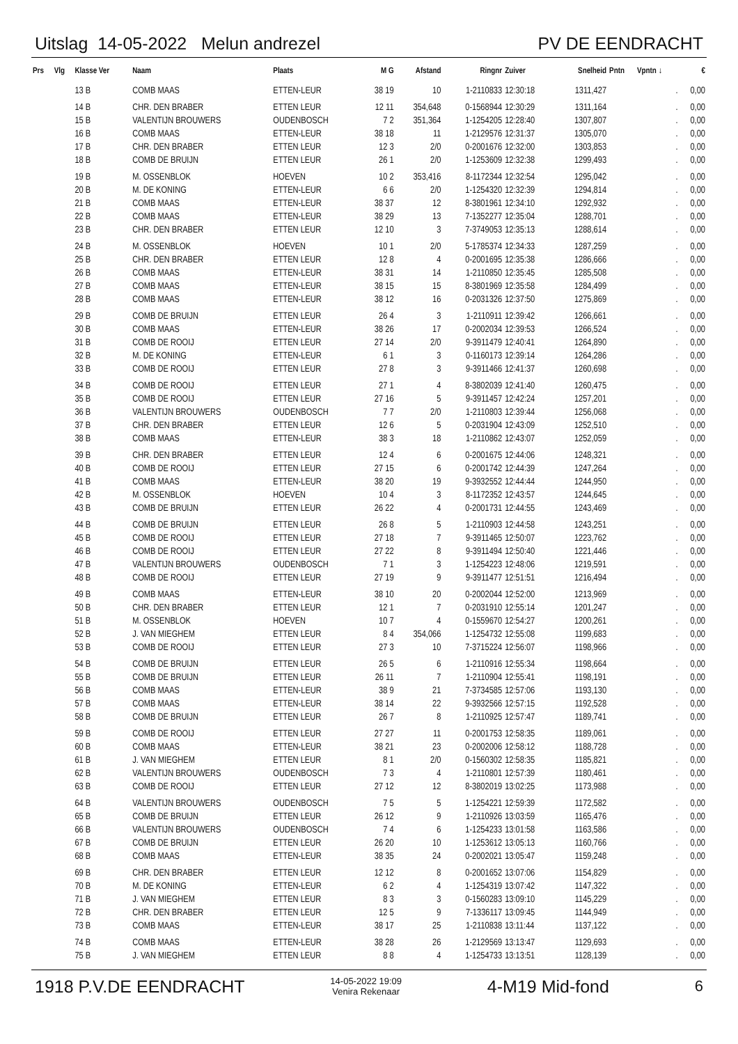Uitslag 14-05-2022 Melun andrezel PV DE EENDRACHT
| Prs | Vlg | Klasse Ver | Naam | Plaats | M G | Afstand | Ringnr | Zuiver | Snelheid | Pntn | Vpntn ↓ | € |
| --- | --- | --- | --- | --- | --- | --- | --- | --- | --- | --- | --- | --- |
| | | 13 B | COMB MAAS | ETTEN-LEUR | 38 19 | 10 | 1-2110833 | 12:30:18 | 1311,427 | | . | 0,00 |
| | | 14 B | CHR. DEN BRABER | ETTEN LEUR | 12 11 | 354,648 | 0-1568944 | 12:30:29 | 1311,164 | | . | 0,00 |
| | | 15 B | VALENTIJN BROUWERS | OUDENBOSCH | 7 2 | 351,364 | 1-1254205 | 12:28:40 | 1307,807 | | . | 0,00 |
| | | 16 B | COMB MAAS | ETTEN-LEUR | 38 18 | 11 | 1-2129576 | 12:31:37 | 1305,070 | | . | 0,00 |
| | | 17 B | CHR. DEN BRABER | ETTEN LEUR | 12 3 | 2/0 | 0-2001676 | 12:32:00 | 1303,853 | | . | 0,00 |
| | | 18 B | COMB DE BRUIJN | ETTEN LEUR | 26 1 | 2/0 | 1-1253609 | 12:32:38 | 1299,493 | | . | 0,00 |
| | | 19 B | M. OSSENBLOK | HOEVEN | 10 2 | 353,416 | 8-1172344 | 12:32:54 | 1295,042 | | . | 0,00 |
| | | 20 B | M. DE KONING | ETTEN-LEUR | 6 6 | 2/0 | 1-1254320 | 12:32:39 | 1294,814 | | . | 0,00 |
| | | 21 B | COMB MAAS | ETTEN-LEUR | 38 37 | 12 | 8-3801961 | 12:34:10 | 1292,932 | | . | 0,00 |
| | | 22 B | COMB MAAS | ETTEN-LEUR | 38 29 | 13 | 7-1352277 | 12:35:04 | 1288,701 | | . | 0,00 |
| | | 23 B | CHR. DEN BRABER | ETTEN LEUR | 12 10 | 3 | 7-3749053 | 12:35:13 | 1288,614 | | . | 0,00 |
| | | 24 B | M. OSSENBLOK | HOEVEN | 10 1 | 2/0 | 5-1785374 | 12:34:33 | 1287,259 | | . | 0,00 |
| | | 25 B | CHR. DEN BRABER | ETTEN LEUR | 12 8 | 4 | 0-2001695 | 12:35:38 | 1286,666 | | . | 0,00 |
| | | 26 B | COMB MAAS | ETTEN-LEUR | 38 31 | 14 | 1-2110850 | 12:35:45 | 1285,508 | | . | 0,00 |
| | | 27 B | COMB MAAS | ETTEN-LEUR | 38 15 | 15 | 8-3801969 | 12:35:58 | 1284,499 | | . | 0,00 |
| | | 28 B | COMB MAAS | ETTEN-LEUR | 38 12 | 16 | 0-2031326 | 12:37:50 | 1275,869 | | . | 0,00 |
| | | 29 B | COMB DE BRUIJN | ETTEN LEUR | 26 4 | 3 | 1-2110911 | 12:39:42 | 1266,661 | | . | 0,00 |
| | | 30 B | COMB MAAS | ETTEN-LEUR | 38 26 | 17 | 0-2002034 | 12:39:53 | 1266,524 | | . | 0,00 |
| | | 31 B | COMB DE ROOIJ | ETTEN LEUR | 27 14 | 2/0 | 9-3911479 | 12:40:41 | 1264,890 | | . | 0,00 |
| | | 32 B | M. DE KONING | ETTEN-LEUR | 6 1 | 3 | 0-1160173 | 12:39:14 | 1264,286 | | . | 0,00 |
| | | 33 B | COMB DE ROOIJ | ETTEN LEUR | 27 8 | 3 | 9-3911466 | 12:41:37 | 1260,698 | | . | 0,00 |
| | | 34 B | COMB DE ROOIJ | ETTEN LEUR | 27 1 | 4 | 8-3802039 | 12:41:40 | 1260,475 | | . | 0,00 |
| | | 35 B | COMB DE ROOIJ | ETTEN LEUR | 27 16 | 5 | 9-3911457 | 12:42:24 | 1257,201 | | . | 0,00 |
| | | 36 B | VALENTIJN BROUWERS | OUDENBOSCH | 7 7 | 2/0 | 1-2110803 | 12:39:44 | 1256,068 | | . | 0,00 |
| | | 37 B | CHR. DEN BRABER | ETTEN LEUR | 12 6 | 5 | 0-2031904 | 12:43:09 | 1252,510 | | . | 0,00 |
| | | 38 B | COMB MAAS | ETTEN-LEUR | 38 3 | 18 | 1-2110862 | 12:43:07 | 1252,059 | | . | 0,00 |
| | | 39 B | CHR. DEN BRABER | ETTEN LEUR | 12 4 | 6 | 0-2001675 | 12:44:06 | 1248,321 | | . | 0,00 |
| | | 40 B | COMB DE ROOIJ | ETTEN LEUR | 27 15 | 6 | 0-2001742 | 12:44:39 | 1247,264 | | . | 0,00 |
| | | 41 B | COMB MAAS | ETTEN-LEUR | 38 20 | 19 | 9-3932552 | 12:44:44 | 1244,950 | | . | 0,00 |
| | | 42 B | M. OSSENBLOK | HOEVEN | 10 4 | 3 | 8-1172352 | 12:43:57 | 1244,645 | | . | 0,00 |
| | | 43 B | COMB DE BRUIJN | ETTEN LEUR | 26 22 | 4 | 0-2001731 | 12:44:55 | 1243,469 | | . | 0,00 |
| | | 44 B | COMB DE BRUIJN | ETTEN LEUR | 26 8 | 5 | 1-2110903 | 12:44:58 | 1243,251 | | . | 0,00 |
| | | 45 B | COMB DE ROOIJ | ETTEN LEUR | 27 18 | 7 | 9-3911465 | 12:50:07 | 1223,762 | | . | 0,00 |
| | | 46 B | COMB DE ROOIJ | ETTEN LEUR | 27 22 | 8 | 9-3911494 | 12:50:40 | 1221,446 | | . | 0,00 |
| | | 47 B | VALENTIJN BROUWERS | OUDENBOSCH | 7 1 | 3 | 1-1254223 | 12:48:06 | 1219,591 | | . | 0,00 |
| | | 48 B | COMB DE ROOIJ | ETTEN LEUR | 27 19 | 9 | 9-3911477 | 12:51:51 | 1216,494 | | . | 0,00 |
| | | 49 B | COMB MAAS | ETTEN-LEUR | 38 10 | 20 | 0-2002044 | 12:52:00 | 1213,969 | | . | 0,00 |
| | | 50 B | CHR. DEN BRABER | ETTEN LEUR | 12 1 | 7 | 0-2031910 | 12:55:14 | 1201,247 | | . | 0,00 |
| | | 51 B | M. OSSENBLOK | HOEVEN | 10 7 | 4 | 0-1559670 | 12:54:27 | 1200,261 | | . | 0,00 |
| | | 52 B | J. VAN MIEGHEM | ETTEN LEUR | 8 4 | 354,066 | 1-1254732 | 12:55:08 | 1199,683 | | . | 0,00 |
| | | 53 B | COMB DE ROOIJ | ETTEN LEUR | 27 3 | 10 | 7-3715224 | 12:56:07 | 1198,966 | | . | 0,00 |
| | | 54 B | COMB DE BRUIJN | ETTEN LEUR | 26 5 | 6 | 1-2110916 | 12:55:34 | 1198,664 | | . | 0,00 |
| | | 55 B | COMB DE BRUIJN | ETTEN LEUR | 26 11 | 7 | 1-2110904 | 12:55:41 | 1198,191 | | . | 0,00 |
| | | 56 B | COMB MAAS | ETTEN-LEUR | 38 9 | 21 | 7-3734585 | 12:57:06 | 1193,130 | | . | 0,00 |
| | | 57 B | COMB MAAS | ETTEN-LEUR | 38 14 | 22 | 9-3932566 | 12:57:15 | 1192,528 | | . | 0,00 |
| | | 58 B | COMB DE BRUIJN | ETTEN LEUR | 26 7 | 8 | 1-2110925 | 12:57:47 | 1189,741 | | . | 0,00 |
| | | 59 B | COMB DE ROOIJ | ETTEN LEUR | 27 27 | 11 | 0-2001753 | 12:58:35 | 1189,061 | | . | 0,00 |
| | | 60 B | COMB MAAS | ETTEN-LEUR | 38 21 | 23 | 0-2002006 | 12:58:12 | 1188,728 | | . | 0,00 |
| | | 61 B | J. VAN MIEGHEM | ETTEN LEUR | 8 1 | 2/0 | 0-1560302 | 12:58:35 | 1185,821 | | . | 0,00 |
| | | 62 B | VALENTIJN BROUWERS | OUDENBOSCH | 7 3 | 4 | 1-2110801 | 12:57:39 | 1180,461 | | . | 0,00 |
| | | 63 B | COMB DE ROOIJ | ETTEN LEUR | 27 12 | 12 | 8-3802019 | 13:02:25 | 1173,988 | | . | 0,00 |
| | | 64 B | VALENTIJN BROUWERS | OUDENBOSCH | 7 5 | 5 | 1-1254221 | 12:59:39 | 1172,582 | | . | 0,00 |
| | | 65 B | COMB DE BRUIJN | ETTEN LEUR | 26 12 | 9 | 1-2110926 | 13:03:59 | 1165,476 | | . | 0,00 |
| | | 66 B | VALENTIJN BROUWERS | OUDENBOSCH | 7 4 | 6 | 1-1254233 | 13:01:58 | 1163,586 | | . | 0,00 |
| | | 67 B | COMB DE BRUIJN | ETTEN LEUR | 26 20 | 10 | 1-1253612 | 13:05:13 | 1160,766 | | . | 0,00 |
| | | 68 B | COMB MAAS | ETTEN-LEUR | 38 35 | 24 | 0-2002021 | 13:05:47 | 1159,248 | | . | 0,00 |
| | | 69 B | CHR. DEN BRABER | ETTEN LEUR | 12 12 | 8 | 0-2001652 | 13:07:06 | 1154,829 | | . | 0,00 |
| | | 70 B | M. DE KONING | ETTEN-LEUR | 6 2 | 4 | 1-1254319 | 13:07:42 | 1147,322 | | . | 0,00 |
| | | 71 B | J. VAN MIEGHEM | ETTEN LEUR | 8 3 | 3 | 0-1560283 | 13:09:10 | 1145,229 | | . | 0,00 |
| | | 72 B | CHR. DEN BRABER | ETTEN LEUR | 12 5 | 9 | 7-1336117 | 13:09:45 | 1144,949 | | . | 0,00 |
| | | 73 B | COMB MAAS | ETTEN-LEUR | 38 17 | 25 | 1-2110838 | 13:11:44 | 1137,122 | | . | 0,00 |
| | | 74 B | COMB MAAS | ETTEN-LEUR | 38 28 | 26 | 1-2129569 | 13:13:47 | 1129,693 | | . | 0,00 |
| | | 75 B | J. VAN MIEGHEM | ETTEN LEUR | 8 8 | 4 | 1-1254733 | 13:13:51 | 1128,139 | | . | 0,00 |
1918 P.V.DE EENDRACHT 14-05-2022 19:09
Venira Rekenaar 4-M19 Mid-fond 6